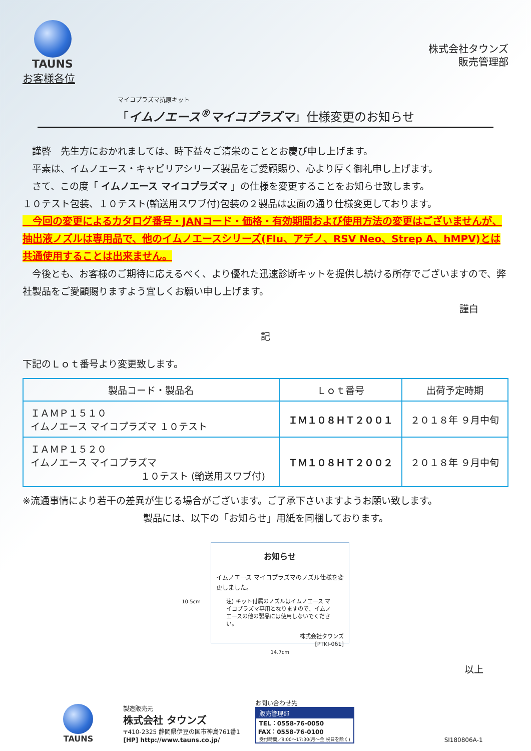TAUNS
株式会社タウンズ
販売管理部
お客様各位
マイコプラズマ抗原キット
「イムノエース<sup>®</sup>マイコプラズマ」仕様変更のお知らせ
　謹啓　先生方におかれましては、時下益々ご清栄のこととお慶び申し上げます。
　平素は、イムノエース・キャピリアシリーズ製品をご愛顧賜り、心より厚く御礼申し上げます。
　さて、この度「 イムノエース マイコプラズマ 」の仕様を変更することをお知らせ致します。
１０テスト包装、１０テスト(輸送用スワブ付)包装の２製品は裏面の通り仕様変更しております。
　今回の変更によるカタログ番号・JANコード・価格・有効期間および使用方法の変更はございませんが、抽出液ノズルは専用品で、他のイムノエースシリーズ(Flu、アデノ、RSV Neo、Strep A、hMPV)とは共通使用することは出来ません。
　今後とも、お客様のご期待に応えるべく、より優れた迅速診断キットを提供し続ける所存でございますので、弊社製品をご愛顧賜りますよう宜しくお願い申し上げます。
謹白
記
下記のＬｏｔ番号より変更致します。
| 製品コード・製品名 | Ｌｏｔ番号 | 出荷予定時期 |
| --- | --- | --- |
| ＩＡＭＰ１５１０ イムノエース マイコプラズマ １０テスト | ＩＭ１０８ＨＴ２００１ | ２０１８年 ９月中旬 |
| ＩＡＭＰ１５２０ イムノエース マイコプラズマ １０テスト (輸送用スワブ付) | ＴＭ１０８ＨＴ２００２ | ２０１８年 ９月中旬 |
※流通事情により若干の差異が生じる場合がございます。ご了承下さいますようお願い致します。
製品には、以下の「お知らせ」用紙を同梱しております。
10.5cm
お知らせ
イムノエース マイコプラズマのノズル仕様を変更しました。
注) キット付属のノズルはイムノエース マイコプラズマ専用となりますので、イムノエースの他の製品には使用しないでください。
株式会社タウンズ
[PTKI-061]
14.7cm
以上
TAUNS
製造販売元
株式会社 タウンズ
〒410-2325 静岡県伊豆の国市神島761番1
[HP] http://www.tauns.co.jp/
お問い合わせ先
販売管理部
TEL：0558-76-0050
FAX：0558-76-0100
受付時間／9:00〜17:30(月〜金 祝日を除く)
SI180806A-1